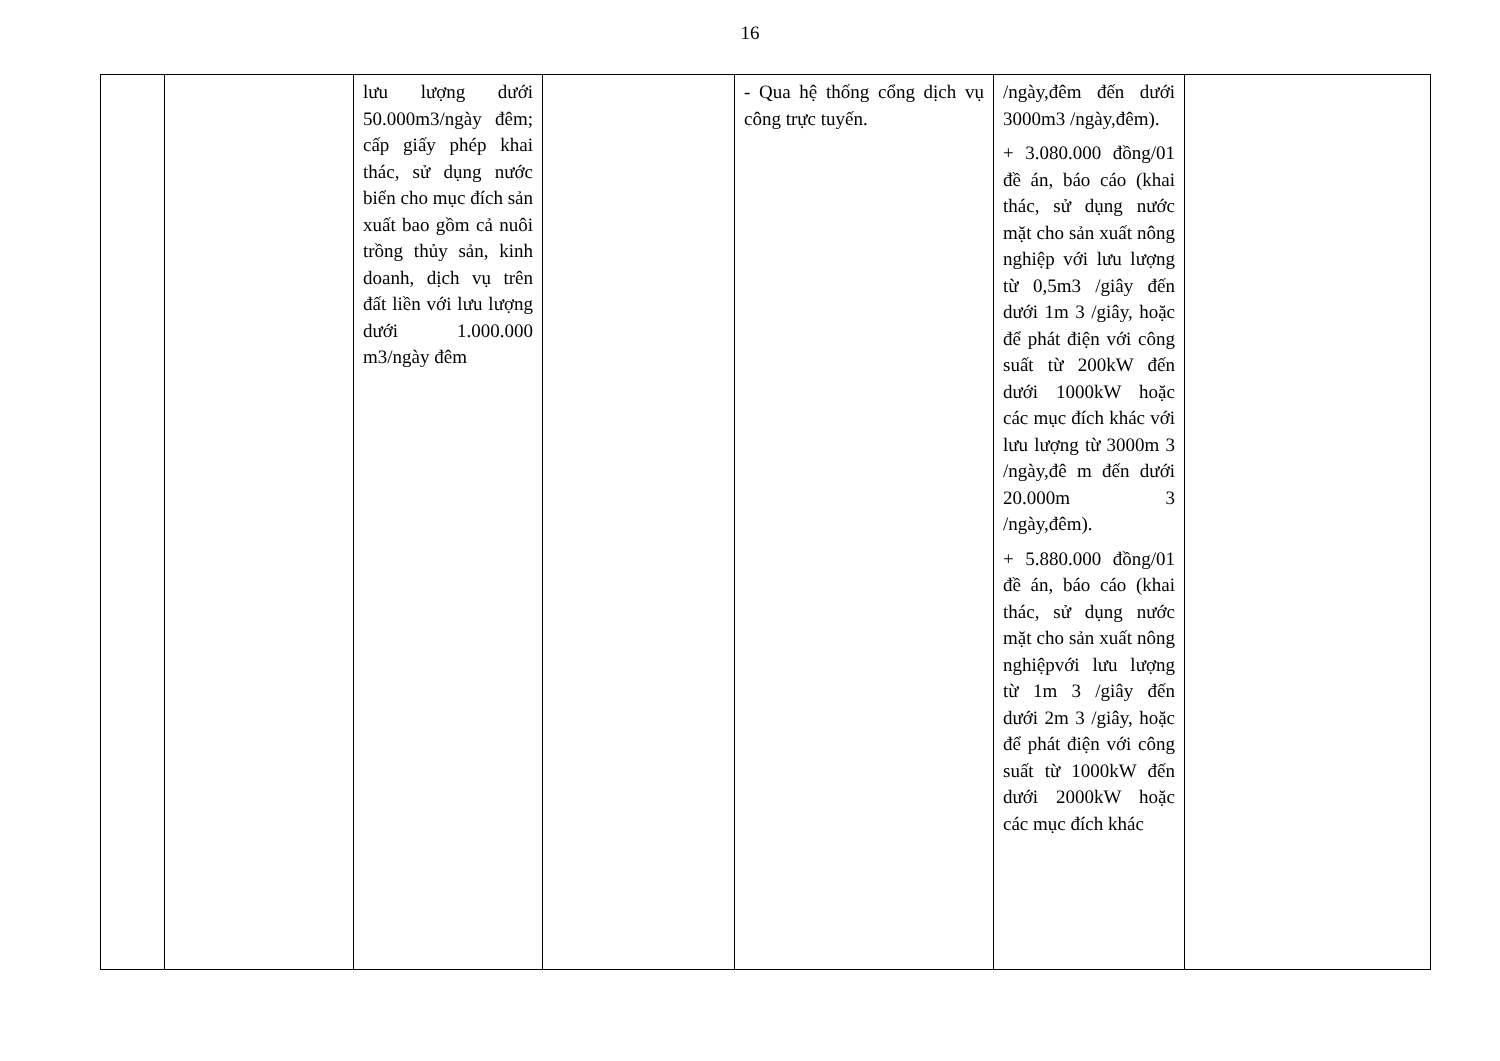16
| | | lưu lượng dưới 50.000m3/ngày đêm; cấp giấy phép khai thác, sử dụng nước biển cho mục đích sản xuất bao gồm cả nuôi trồng thủy sản, kinh doanh, dịch vụ trên đất liền với lưu lượng dưới 1.000.000 m3/ngày đêm | | - Qua hệ thống cổng dịch vụ công trực tuyến. | /ngày,đêm đến dưới 3000m3 /ngày,đêm). + 3.080.000 đồng/01 đề án, báo cáo (khai thác, sử dụng nước mặt cho sản xuất nông nghiệp với lưu lượng từ 0,5m3 /giây đến dưới 1m 3 /giây, hoặc để phát điện với công suất từ 200kW đến dưới 1000kW hoặc các mục đích khác với lưu lượng từ 3000m 3 /ngày,đê m đến dưới 20.000m 3 /ngày,đêm). + 5.880.000 đồng/01 đề án, báo cáo (khai thác, sử dụng nước mặt cho sản xuất nông nghiệpvới lưu lượng từ 1m 3 /giây đến dưới 2m 3 /giây, hoặc để phát điện với công suất từ 1000kW đến dưới 2000kW hoặc các mục đích khác | |